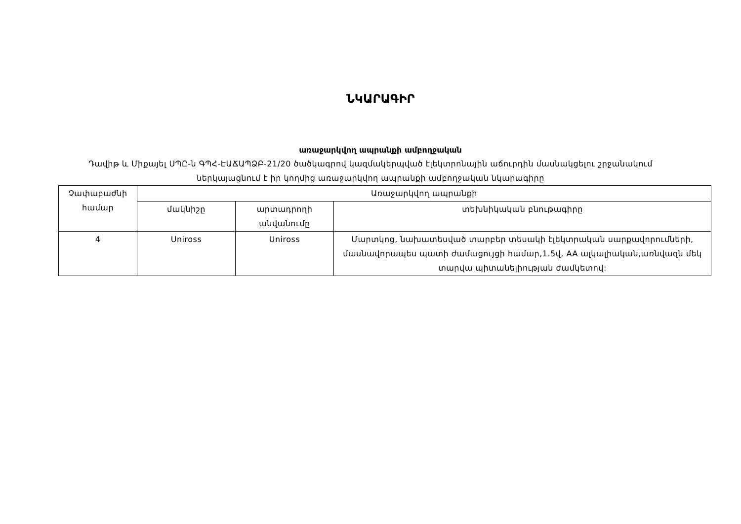ՆԿԱՐԱԳԻՐ
առաջարկվող ապրանքի ամբողջական
Դավիթ և Միքայել ՍՊԸ-ն ԳՊՀ-ԷԱՃԱՊՁԲ-21/20 ծածկագրով կազմակերպված էլեկտրոնային աճուրդին մասնակցելու շրջանակում ներկայացնում է իր կողմից առաջարկվող ապրանքի ամբողջական նկարագիրը
| Չափաբաժնի համար | Առաջարկվող ապրանքի | | |
| --- | --- | --- | --- |
| | մակնիշը | արտադրողի անվանումը | տեխնիկական բնութագիրը |
| 4 | Uniross | Uniross | Մարտկոց, նախատեսված տարբեր տեսակի էլեկտրական սարքավորումների, մասնավորապես պատի ժամացույցի համար,1.5վ, AA ալկալիական,առնվազն մեկ տարվա պիտանելիության ժամկետով: |